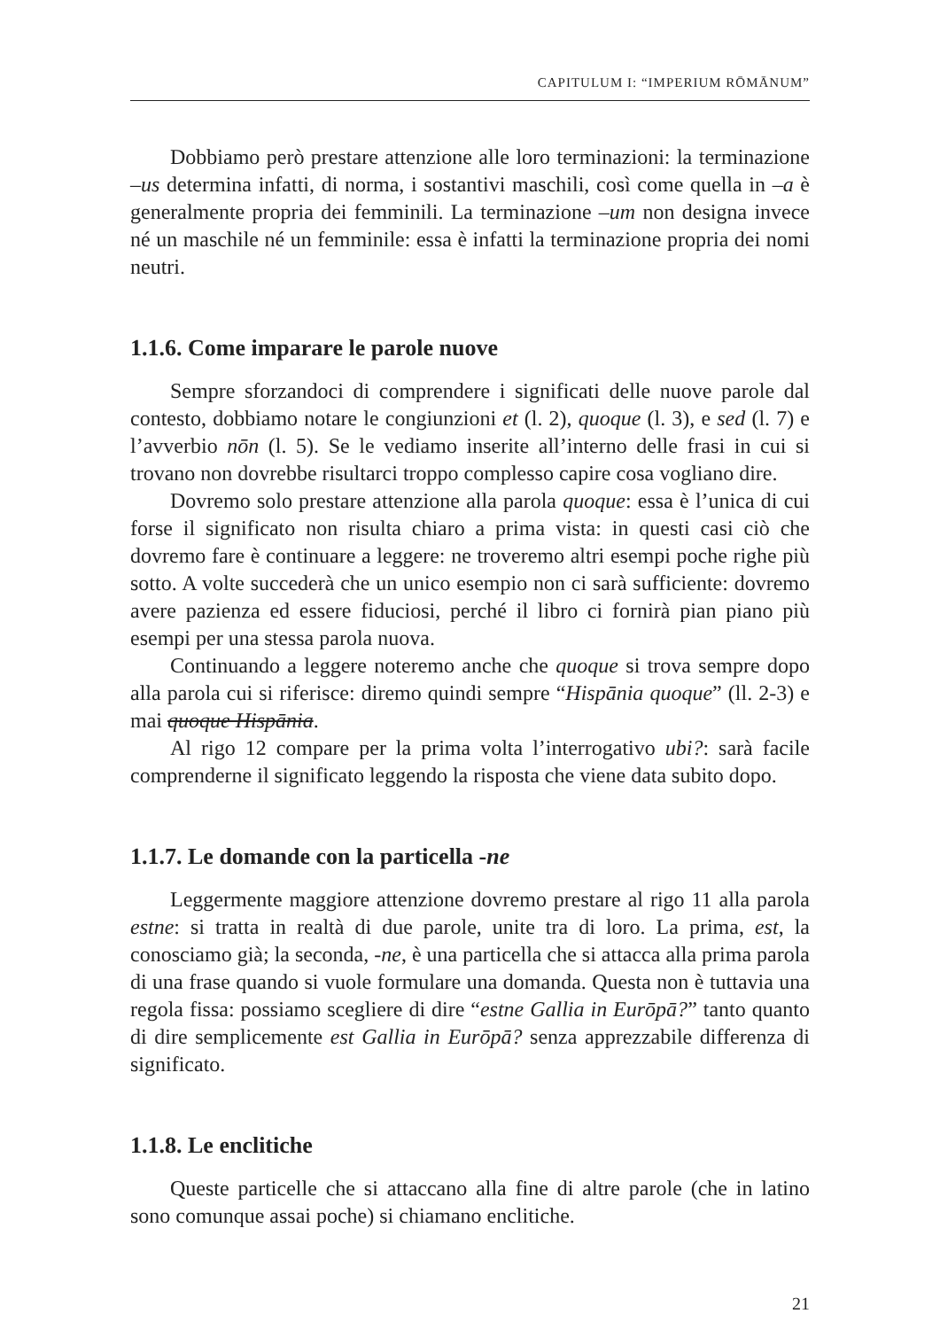CAPITULUM I: “IMPERIUM RŌMĀNUM”
Dobbiamo però prestare attenzione alle loro terminazioni: la terminazione –us determina infatti, di norma, i sostantivi maschili, così come quella in –a è generalmente propria dei femminili. La terminazione –um non designa invece né un maschile né un femminile: essa è infatti la terminazione propria dei nomi neutri.
1.1.6. Come imparare le parole nuove
Sempre sforzandoci di comprendere i significati delle nuove parole dal contesto, dobbiamo notare le congiunzioni et (l. 2), quoque (l. 3), e sed (l. 7) e l’avverbio nōn (l. 5). Se le vediamo inserite all’interno delle frasi in cui si trovano non dovrebbe risultarci troppo complesso capire cosa vogliano dire.
Dovremo solo prestare attenzione alla parola quoque: essa è l’unica di cui forse il significato non risulta chiaro a prima vista: in questi casi ciò che dovremo fare è continuare a leggere: ne troveremo altri esempi poche righe più sotto. A volte succederà che un unico esempio non ci sarà sufficiente: dovremo avere pazienza ed essere fiduciosi, perché il libro ci fornirà pian piano più esempi per una stessa parola nuova.
Continuando a leggere noteremo anche che quoque si trova sempre dopo alla parola cui si riferisce: diremo quindi sempre “Hispānia quoque” (ll. 2-3) e mai quoque Hispānia.
Al rigo 12 compare per la prima volta l’interrogativo ubi?: sarà facile comprenderne il significato leggendo la risposta che viene data subito dopo.
1.1.7. Le domande con la particella -ne
Leggermente maggiore attenzione dovremo prestare al rigo 11 alla parola estne: si tratta in realtà di due parole, unite tra di loro. La prima, est, la conosciamo già; la seconda, -ne, è una particella che si attacca alla prima parola di una frase quando si vuole formulare una domanda. Questa non è tuttavia una regola fissa: possiamo scegliere di dire “estne Gallia in Eurōpā?” tanto quanto di dire semplicemente est Gallia in Eurōpā? senza apprezzabile differenza di significato.
1.1.8. Le enclitiche
Queste particelle che si attaccano alla fine di altre parole (che in latino sono comunque assai poche) si chiamano enclitiche.
21